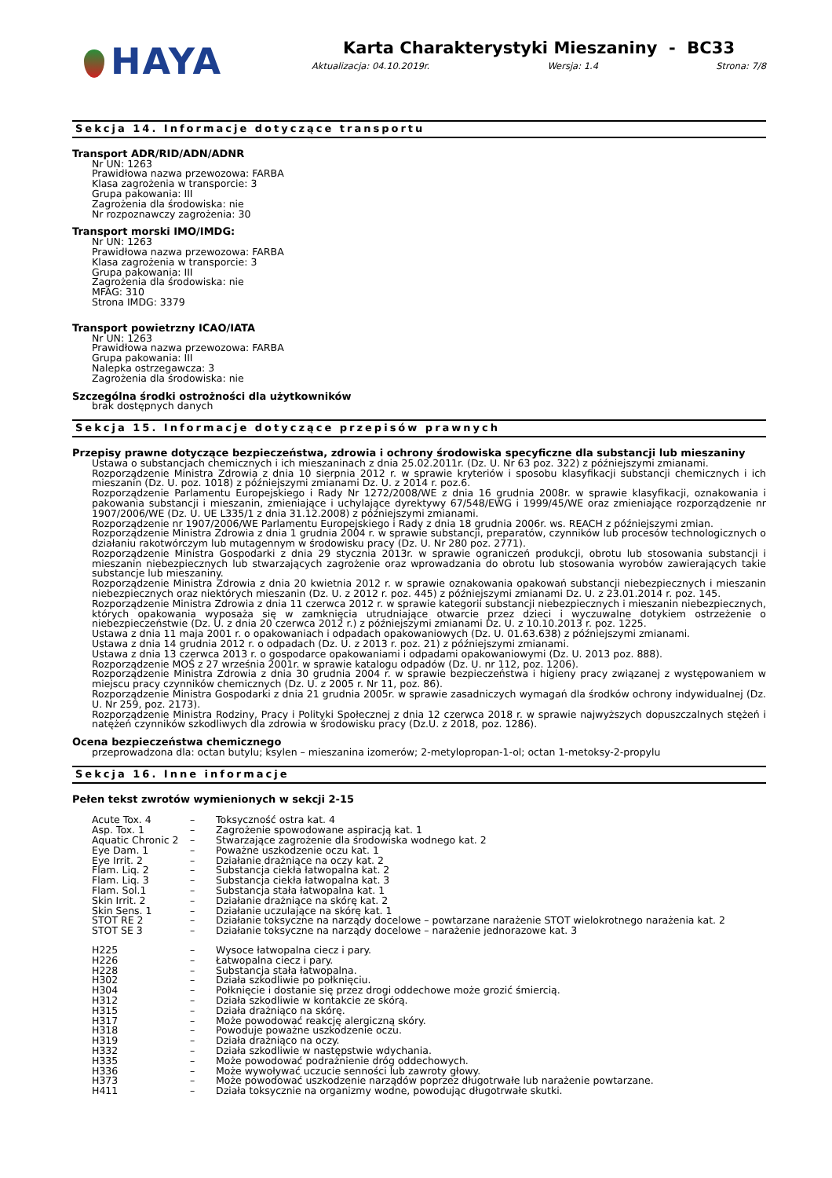HAYA
Karta Charakterystyki Mieszaniny - BC33
Aktualizacja: 04.10.2019r. Wersja: 1.4 Strona: 7/8
Sekcja 14. Informacje dotyczące transportu
Transport ADR/RID/ADN/ADNR
Nr UN: 1263
Prawidłowa nazwa przewozowa: FARBA
Klasa zagrożenia w transporcie: 3
Grupa pakowania: III
Zagrożenia dla środowiska: nie
Nr rozpoznawczy zagrożenia: 30
Transport morski IMO/IMDG:
Nr UN: 1263
Prawidłowa nazwa przewozowa: FARBA
Klasa zagrożenia w transporcie: 3
Grupa pakowania: III
Zagrożenia dla środowiska: nie
MFAG: 310
Strona IMDG: 3379
Transport powietrzny ICAO/IATA
Nr UN: 1263
Prawidłowa nazwa przewozowa: FARBA
Grupa pakowania: III
Nalepka ostrzegawcza: 3
Zagrożenia dla środowiska: nie
Szczególna środki ostrożności dla użytkowników
brak dostępnych danych
Sekcja 15. Informacje dotyczące przepisów prawnych
Przepisy prawne dotyczące bezpieczeństwa, zdrowia i ochrony środowiska specyficzne dla substancji lub mieszaniny
Ustawa o substancjach chemicznych i ich mieszaninach z dnia 25.02.2011r. (Dz. U. Nr 63 poz. 322) z późniejszymi zmianami.
Rozporządzenie Ministra Zdrowia z dnia 10 sierpnia 2012 r. w sprawie kryteriów i sposobu klasyfikacji substancji chemicznych i ich mieszanin (Dz. U. poz. 1018) z późniejszymi zmianami Dz. U. z 2014 r. poz.6.
Rozporządzenie Parlamentu Europejskiego i Rady Nr 1272/2008/WE z dnia 16 grudnia 2008r. w sprawie klasyfikacji, oznakowania i pakowania substancji i mieszanin, zmieniające i uchylające dyrektywy 67/548/EWG i 1999/45/WE oraz zmieniające rozporządzenie nr 1907/2006/WE (Dz. U. UE L335/1 z dnia 31.12.2008) z późniejszymi zmianami.
Rozporządzenie nr 1907/2006/WE Parlamentu Europejskiego i Rady z dnia 18 grudnia 2006r. ws. REACH z późniejszymi zmian.
Rozporządzenie Ministra Zdrowia z dnia 1 grudnia 2004 r. w sprawie substancji, preparatów, czynników lub procesów technologicznych o działaniu rakotwórczym lub mutagennym w środowisku pracy (Dz. U. Nr 280 poz. 2771).
Rozporządzenie Ministra Gospodarki z dnia 29 stycznia 2013r. w sprawie ograniczeń produkcji, obrotu lub stosowania substancji i mieszanin niebezpiecznych lub stwarzających zagrożenie oraz wprowadzania do obrotu lub stosowania wyrobów zawierających takie substancje lub mieszaniny.
Rozporządzenie Ministra Zdrowia z dnia 20 kwietnia 2012 r. w sprawie oznakowania opakowań substancji niebezpiecznych i mieszanin niebezpiecznych oraz niektórych mieszanin (Dz. U. z 2012 r. poz. 445) z późniejszymi zmianami Dz. U. z 23.01.2014 r. poz. 145.
Rozporządzenie Ministra Zdrowia z dnia 11 czerwca 2012 r. w sprawie kategorii substancji niebezpiecznych i mieszanin niebezpiecznych, których opakowania wyposaża się w zamknięcia utrudniające otwarcie przez dzieci i wyczuwalne dotykiem ostrzeżenie o niebezpieczeństwie (Dz. U. z dnia 20 czerwca 2012 r.) z późniejszymi zmianami Dz. U. z 10.10.2013 r. poz. 1225.
Ustawa z dnia 11 maja 2001 r. o opakowaniach i odpadach opakowaniowych (Dz. U. 01.63.638) z późniejszymi zmianami.
Ustawa z dnia 14 grudnia 2012 r. o odpadach (Dz. U. z 2013 r. poz. 21) z późniejszymi zmianami.
Ustawa z dnia 13 czerwca 2013 r. o gospodarce opakowaniami i odpadami opakowaniowymi (Dz. U. 2013 poz. 888).
Rozporządzenie MOŚ z 27 września 2001r. w sprawie katalogu odpadów (Dz. U. nr 112, poz. 1206).
Rozporządzenie Ministra Zdrowia z dnia 30 grudnia 2004 r. w sprawie bezpieczeństwa i higieny pracy związanej z występowaniem w miejscu pracy czynników chemicznych (Dz. U. z 2005 r. Nr 11, poz. 86).
Rozporządzenie Ministra Gospodarki z dnia 21 grudnia 2005r. w sprawie zasadniczych wymagań dla środków ochrony indywidualnej (Dz. U. Nr 259, poz. 2173).
Rozporządzenie Ministra Rodziny, Pracy i Polityki Społecznej z dnia 12 czerwca 2018 r. w sprawie najwyższych dopuszczalnych stężeń i natężeń czynników szkodliwych dla zdrowia w środowisku pracy (Dz.U. z 2018, poz. 1286).
Ocena bezpieczeństwa chemicznego
przeprowadzona dla: octan butylu; ksylen – mieszanina izomerów; 2-metylopropan-1-ol; octan 1-metoksy-2-propylu
Sekcja 16. Inne informacje
Pełen tekst zwrotów wymienionych w sekcji 2-15
| Acute Tox. 4 | – | Toksyczność ostra kat. 4 |
| Asp. Tox. 1 | – | Zagrożenie spowodowane aspiracją kat. 1 |
| Aquatic Chronic 2 | – | Stwarzające zagrożenie dla środowiska wodnego kat. 2 |
| Eye Dam. 1 | – | Poważne uszkodzenie oczu kat. 1 |
| Eye Irrit. 2 | – | Działanie drażniące na oczy kat. 2 |
| Flam. Liq. 2 | – | Substancja ciekła łatwopalna kat. 2 |
| Flam. Liq. 3 | – | Substancja ciekła łatwopalna kat. 3 |
| Flam. Sol.1 | – | Substancja stała łatwopalna kat. 1 |
| Skin Irrit. 2 | – | Działanie drażniące na skórę kat. 2 |
| Skin Sens. 1 | – | Działanie uczulające na skórę kat. 1 |
| STOT RE 2 | – | Działanie toksyczne na narządy docelowe – powtarzane narażenie STOT wielokrotnego narażenia kat. 2 |
| STOT SE 3 | – | Działanie toksyczne na narządy docelowe – narażenie jednorazowe kat. 3 |
| H225 | – | Wysoce łatwopalna ciecz i pary. |
| H226 | – | Łatwopalna ciecz i pary. |
| H228 | – | Substancja stała łatwopalna. |
| H302 | – | Działa szkodliwie po połknięciu. |
| H304 | – | Połknięcie i dostanie się przez drogi oddechowe może grozić śmiercią. |
| H312 | – | Działa szkodliwie w kontakcie ze skórą. |
| H315 | – | Działa drażniąco na skórę. |
| H317 | – | Może powodować reakcję alergiczną skóry. |
| H318 | – | Powoduje poważne uszkodzenie oczu. |
| H319 | – | Działa drażniąco na oczy. |
| H332 | – | Działa szkodliwie w następstwie wdychania. |
| H335 | – | Może powodować podrażnienie dróg oddechowych. |
| H336 | – | Może wywoływać uczucie senności lub zawroty głowy. |
| H373 | – | Może powodować uszkodzenie narządów poprzez długotrwałe lub narażenie powtarzane. |
| H411 | – | Działa toksycznie na organizmy wodne, powodując długotrwałe skutki. |